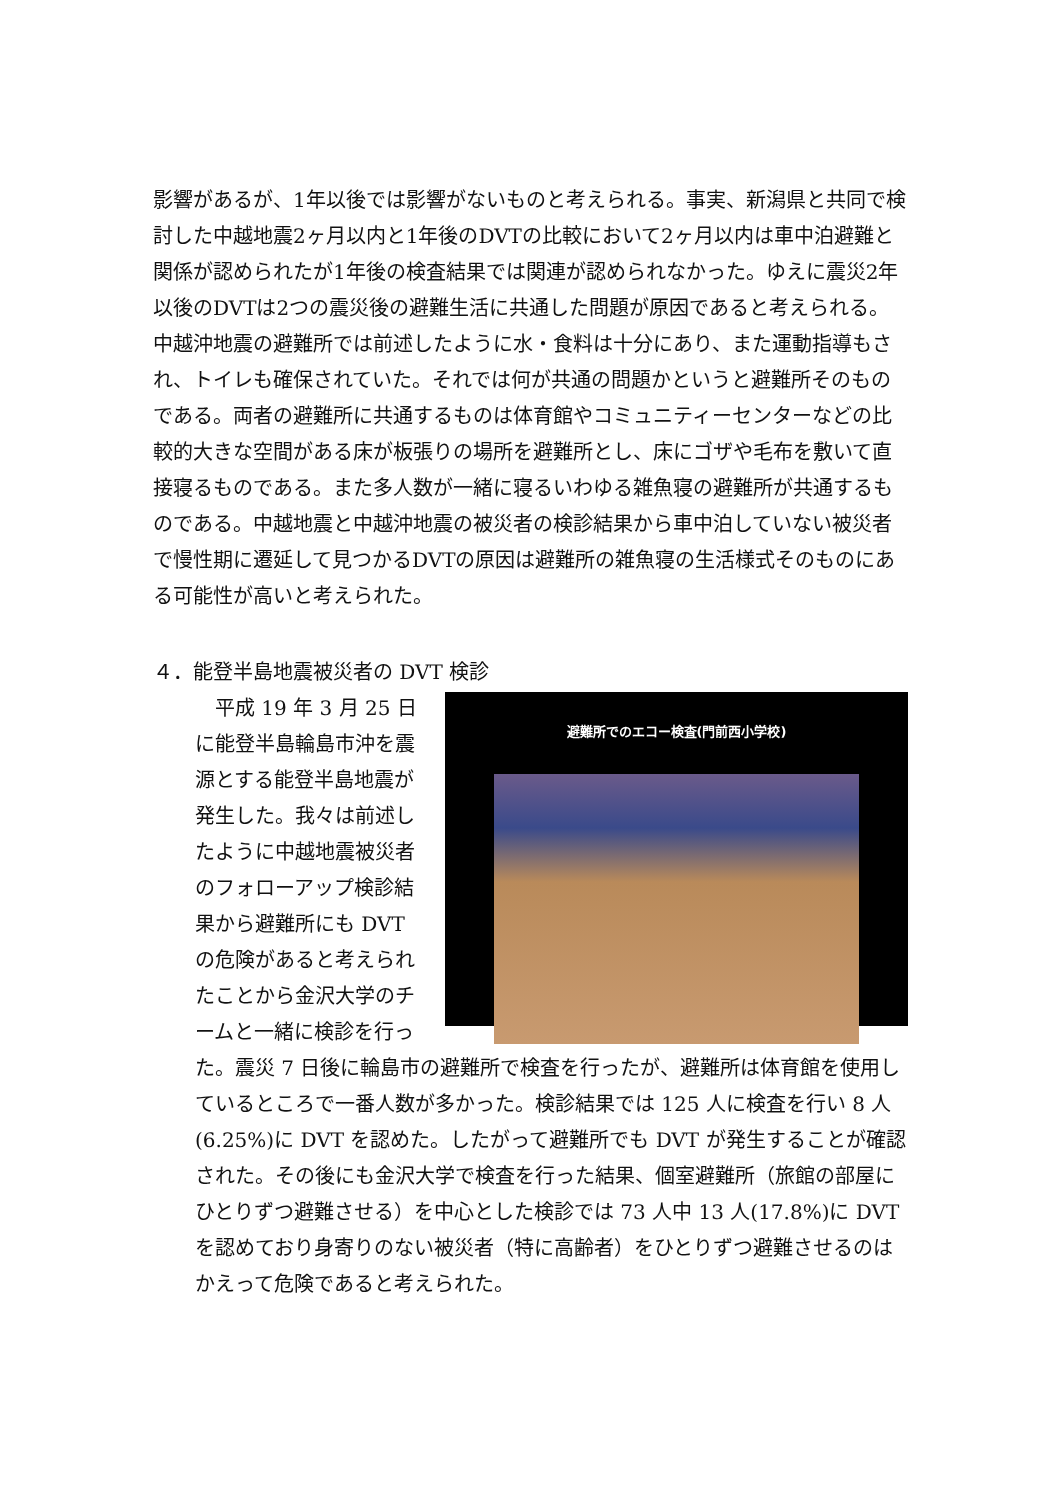影響があるが、1年以後では影響がないものと考えられる。事実、新潟県と共同で検討した中越地震2ヶ月以内と1年後のDVTの比較において2ヶ月以内は車中泊避難と関係が認められたが1年後の検査結果では関連が認められなかった。ゆえに震災2年以後のDVTは2つの震災後の避難生活に共通した問題が原因であると考えられる。中越沖地震の避難所では前述したように水・食料は十分にあり、また運動指導もされ、トイレも確保されていた。それでは何が共通の問題かというと避難所そのものである。両者の避難所に共通するものは体育館やコミュニティーセンターなどの比較的大きな空間がある床が板張りの場所を避難所とし、床にゴザや毛布を敷いて直接寝るものである。また多人数が一緒に寝るいわゆる雑魚寝の避難所が共通するものである。中越地震と中越沖地震の被災者の検診結果から車中泊していない被災者で慢性期に遷延して見つかるDVTの原因は避難所の雑魚寝の生活様式そのものにある可能性が高いと考えられた。
４．能登半島地震被災者の DVT 検診
避難所でのエコー検査(門前西小学校)
　平成 19 年 3 月 25 日に能登半島輪島市沖を震源とする能登半島地震が発生した。我々は前述したように中越地震被災者のフォローアップ検診結果から避難所にも DVT の危険があると考えられたことから金沢大学のチームと一緒に検診を行った。震災 7 日後に輪島市の避難所で検査を行ったが、避難所は体育館を使用しているところで一番人数が多かった。検診結果では 125 人に検査を行い 8 人(6.25%)に DVT を認めた。したがって避難所でも DVT が発生することが確認された。その後にも金沢大学で検査を行った結果、個室避難所（旅館の部屋にひとりずつ避難させる）を中心とした検診では 73 人中 13 人(17.8%)に DVT を認めており身寄りのない被災者（特に高齢者）をひとりずつ避難させるのはかえって危険であると考えられた。